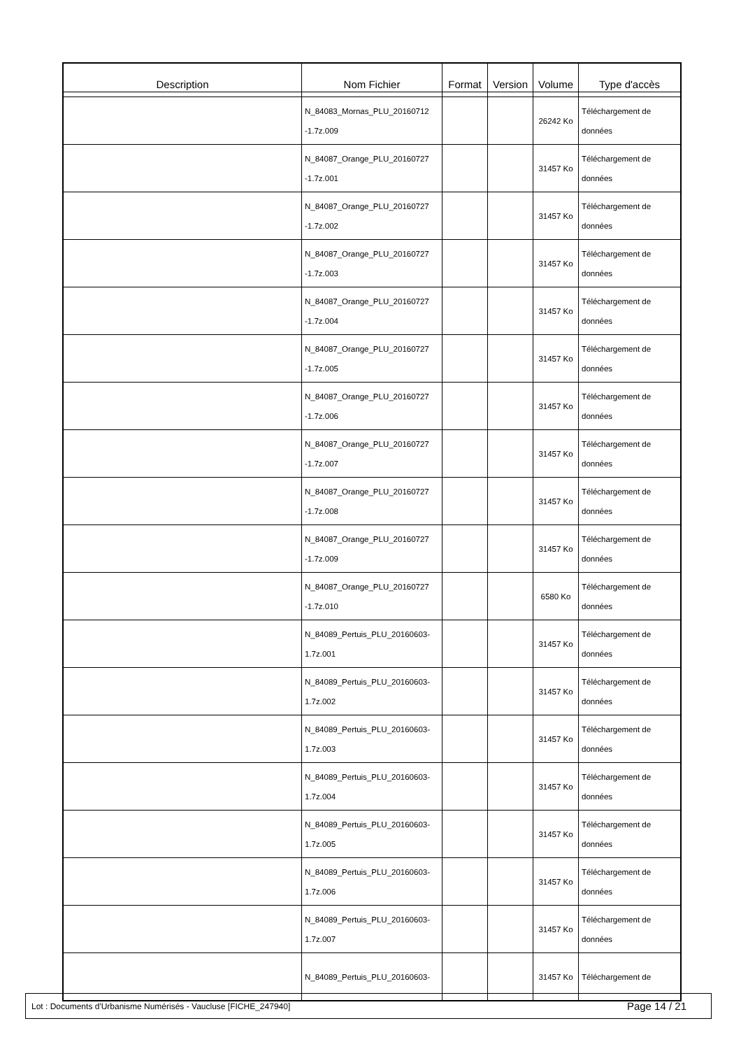| Description | Nom Fichier | Format | Version | Volume | Type d'accès |
| --- | --- | --- | --- | --- | --- |
| | N_84083_Mornas_PLU_20160712 -1.7z.009 | | | 26242 Ko | Téléchargement de données |
| | N_84087_Orange_PLU_20160727 -1.7z.001 | | | 31457 Ko | Téléchargement de données |
| | N_84087_Orange_PLU_20160727 -1.7z.002 | | | 31457 Ko | Téléchargement de données |
| | N_84087_Orange_PLU_20160727 -1.7z.003 | | | 31457 Ko | Téléchargement de données |
| | N_84087_Orange_PLU_20160727 -1.7z.004 | | | 31457 Ko | Téléchargement de données |
| | N_84087_Orange_PLU_20160727 -1.7z.005 | | | 31457 Ko | Téléchargement de données |
| | N_84087_Orange_PLU_20160727 -1.7z.006 | | | 31457 Ko | Téléchargement de données |
| | N_84087_Orange_PLU_20160727 -1.7z.007 | | | 31457 Ko | Téléchargement de données |
| | N_84087_Orange_PLU_20160727 -1.7z.008 | | | 31457 Ko | Téléchargement de données |
| | N_84087_Orange_PLU_20160727 -1.7z.009 | | | 31457 Ko | Téléchargement de données |
| | N_84087_Orange_PLU_20160727 -1.7z.010 | | | 6580 Ko | Téléchargement de données |
| | N_84089_Pertuis_PLU_20160603- 1.7z.001 | | | 31457 Ko | Téléchargement de données |
| | N_84089_Pertuis_PLU_20160603- 1.7z.002 | | | 31457 Ko | Téléchargement de données |
| | N_84089_Pertuis_PLU_20160603- 1.7z.003 | | | 31457 Ko | Téléchargement de données |
| | N_84089_Pertuis_PLU_20160603- 1.7z.004 | | | 31457 Ko | Téléchargement de données |
| | N_84089_Pertuis_PLU_20160603- 1.7z.005 | | | 31457 Ko | Téléchargement de données |
| | N_84089_Pertuis_PLU_20160603- 1.7z.006 | | | 31457 Ko | Téléchargement de données |
| | N_84089_Pertuis_PLU_20160603- 1.7z.007 | | | 31457 Ko | Téléchargement de données |
| | N_84089_Pertuis_PLU_20160603- | | | 31457 Ko | Téléchargement de |
Lot : Documents d'Urbanisme Numérisés - Vaucluse [FICHE_247940] Page 14 / 21